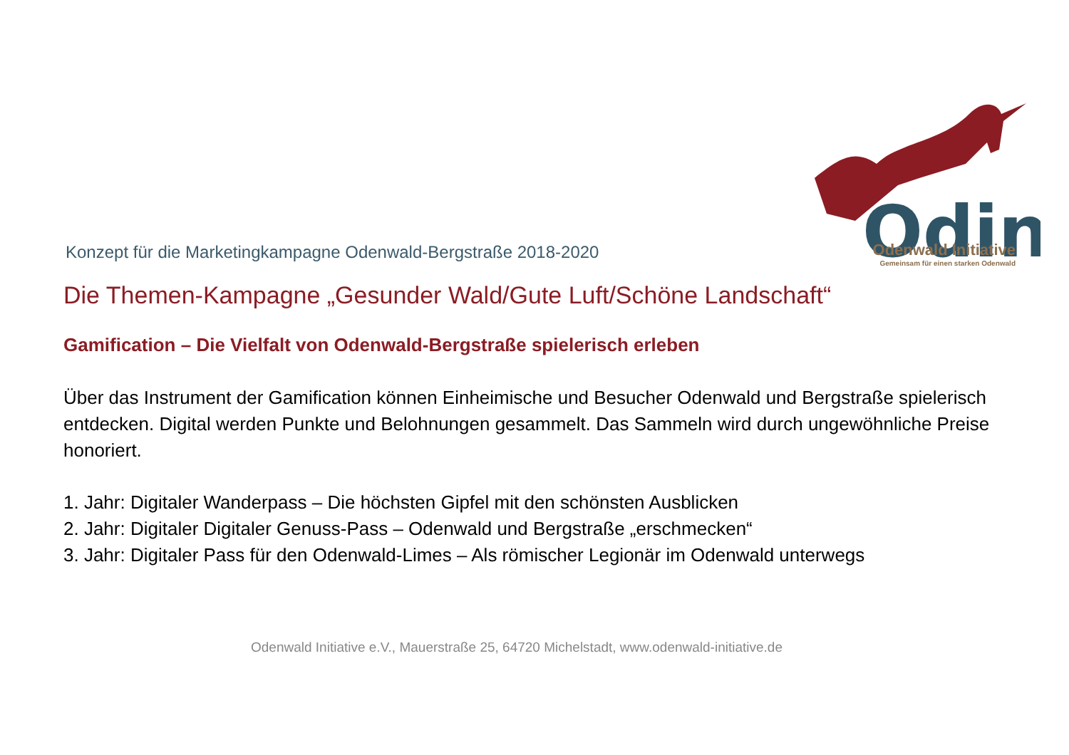Odin
Konzept für die Marketingkampagne Odenwald-Bergstraße 2018-2020
Odenwald Initiative
Gemeinsam für einen starken Odenwald
Die Themen-Kampagne „Gesunder Wald/Gute Luft/Schöne Landschaft“
Gamification – Die Vielfalt von Odenwald-Bergstraße spielerisch erleben
Über das Instrument der Gamification können Einheimische und Besucher Odenwald und Bergstraße spielerisch entdecken. Digital werden Punkte und Belohnungen gesammelt. Das Sammeln wird durch ungewöhnliche Preise honoriert.
1. Jahr: Digitaler Wanderpass – Die höchsten Gipfel mit den schönsten Ausblicken
2. Jahr: Digitaler Digitaler Genuss-Pass – Odenwald und Bergstraße „erschmecken“
3. Jahr: Digitaler Pass für den Odenwald-Limes – Als römischer Legionär im Odenwald unterwegs
Odenwald Initiative e.V., Mauerstraße 25, 64720 Michelstadt, www.odenwald-initiative.de